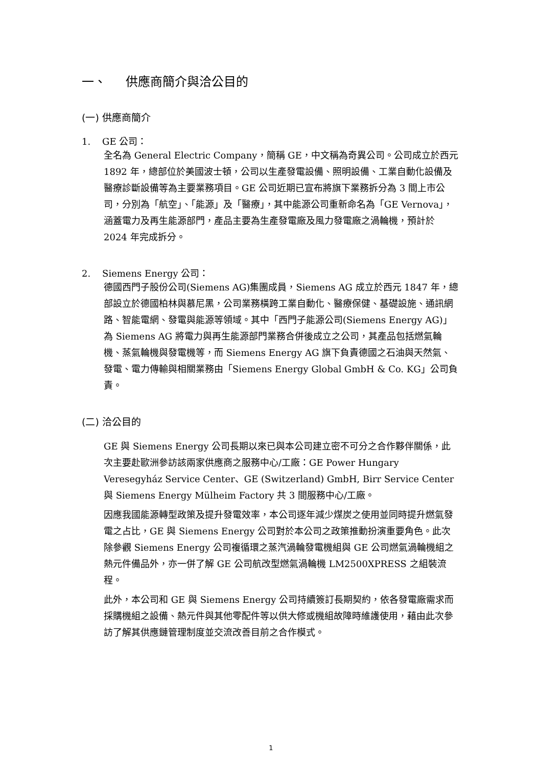一、 供應商簡介與洽公目的
(一) 供應商簡介
1. GE 公司：
全名為 General Electric Company，簡稱 GE，中文稱為奇異公司。公司成立於西元 1892 年，總部位於美國波士頓，公司以生產發電設備、照明設備、工業自動化設備及醫療診斷設備等為主要業務項目。GE 公司近期已宣布將旗下業務拆分為 3 間上市公司，分別為「航空」、「能源」及「醫療」，其中能源公司重新命名為「GE Vernova」，涵蓋電力及再生能源部門，產品主要為生產發電廠及風力發電廠之渦輪機，預計於 2024 年完成拆分。
2. Siemens Energy 公司：
德國西門子股份公司(Siemens AG)集團成員，Siemens AG 成立於西元 1847 年，總部設立於德國柏林與慕尼黑，公司業務橫跨工業自動化、醫療保健、基礎設施、通訊網路、智能電網、發電與能源等領域。其中「西門子能源公司(Siemens Energy AG)」為 Siemens AG 將電力與再生能源部門業務合併後成立之公司，其產品包括燃氣輪機、蒸氣輪機與發電機等，而 Siemens Energy AG 旗下負責德國之石油與天然氣、發電、電力傳輸與相關業務由「Siemens Energy Global GmbH & Co. KG」公司負責。
(二) 洽公目的
GE 與 Siemens Energy 公司長期以來已與本公司建立密不可分之合作夥伴關係，此次主要赴歐洲參訪該兩家供應商之服務中心/工廠：GE Power Hungary Veresegyház Service Center、GE (Switzerland) GmbH, Birr Service Center 與 Siemens Energy Mülheim Factory 共 3 間服務中心/工廠。
因應我國能源轉型政策及提升發電效率，本公司逐年減少煤炭之使用並同時提升燃氣發電之占比，GE 與 Siemens Energy 公司對於本公司之政策推動扮演重要角色。此次除參觀 Siemens Energy 公司複循環之蒸汽渦輪發電機組與 GE 公司燃氣渦輪機組之熱元件備品外，亦一併了解 GE 公司航改型燃氣渦輪機 LM2500XPRESS 之組裝流程。
此外，本公司和 GE 與 Siemens Energy 公司持續簽訂長期契約，依各發電廠需求而採購機組之設備、熱元件與其他零配件等以供大修或機組故障時維護使用，藉由此次參訪了解其供應鏈管理制度並交流改善目前之合作模式。
1